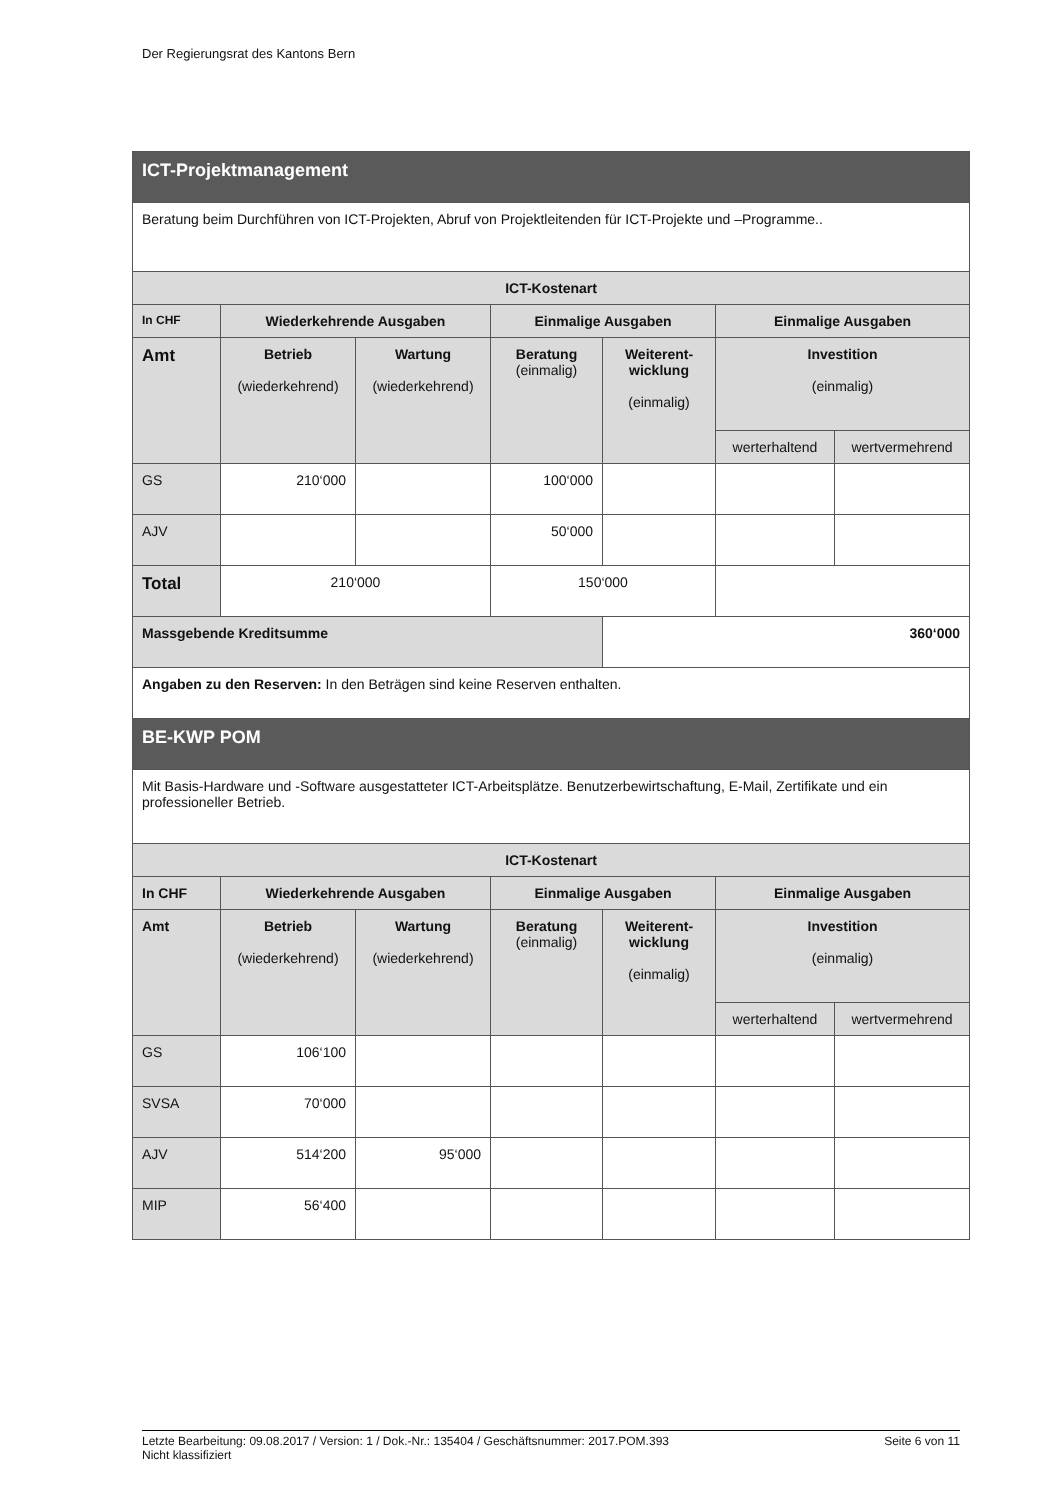Der Regierungsrat des Kantons Bern
| ICT-Projektmanagement | | | | | | |
| Beratung beim Durchführen von ICT-Projekten, Abruf von Projektleitenden für ICT-Projekte und –Programme.. | | | | | | |
| ICT-Kostenart | | | | | | |
| In CHF | Wiederkehrende Ausgaben | | Einmalige Ausgaben | | Einmalige Ausgaben | |
| Amt | Betrieb (wiederkehrend) | Wartung (wiederkehrend) | Beratung (einmalig) | Weiterent- wicklung (einmalig) | Investition (einmalig) | |
| | | | | | werterhaltend | wertvermehrend |
| GS | 210‘000 | | 100‘000 | | | |
| AJV | | | 50‘000 | | | |
| Total | 210‘000 | | 150‘000 | | | |
| Massgebende Kreditsumme | | | | 360‘000 | | |
| Angaben zu den Reserven: In den Beträgen sind keine Reserven enthalten. | | | | | | |
| BE-KWP POM | | | | | | |
| Mit Basis-Hardware und -Software ausgestatteter ICT-Arbeitsplätze. Benutzerbewirtschaftung, E-Mail, Zertifikate und ein professioneller Betrieb. | | | | | | |
| ICT-Kostenart | | | | | | |
| In CHF | Wiederkehrende Ausgaben | | Einmalige Ausgaben | | Einmalige Ausgaben | |
| Amt | Betrieb (wiederkehrend) | Wartung (wiederkehrend) | Beratung (einmalig) | Weiterent- wicklung (einmalig) | Investition (einmalig) | |
| | | | | | werterhaltend | wertvermehrend |
| GS | 106‘100 | | | | | |
| SVSA | 70‘000 | | | | | |
| AJV | 514‘200 | 95‘000 | | | | |
| MIP | 56‘400 | | | | | |
Letzte Bearbeitung: 09.08.2017 / Version: 1 / Dok.-Nr.: 135404 / Geschäftsnummer: 2017.POM.393 Seite 6 von 11
Nicht klassifiziert